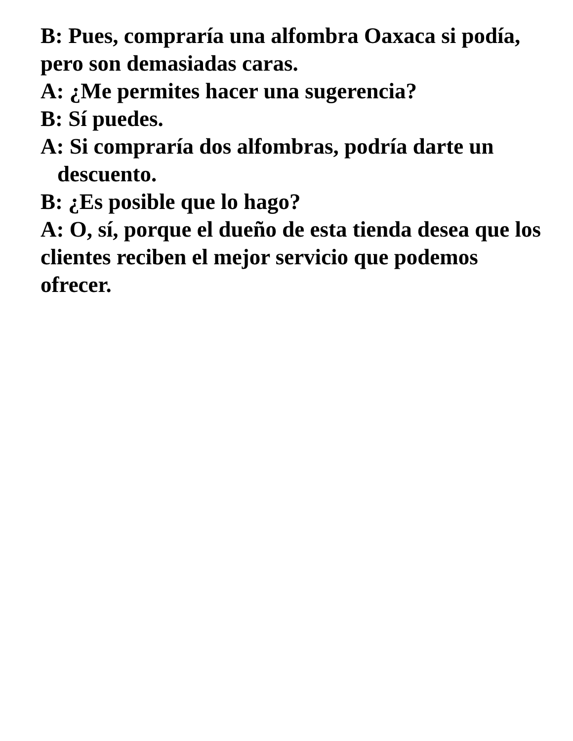B: Pues, compraría una alfombra Oaxaca si podía, pero son demasiadas caras.
A: ¿Me permites hacer una sugerencia?
B: Sí puedes.
A: Si compraría dos alfombras, podría darte un
descuento.
B: ¿Es posible que lo hago?
A: O, sí, porque el dueño de esta tienda desea que los clientes reciben el mejor servicio que podemos ofrecer.